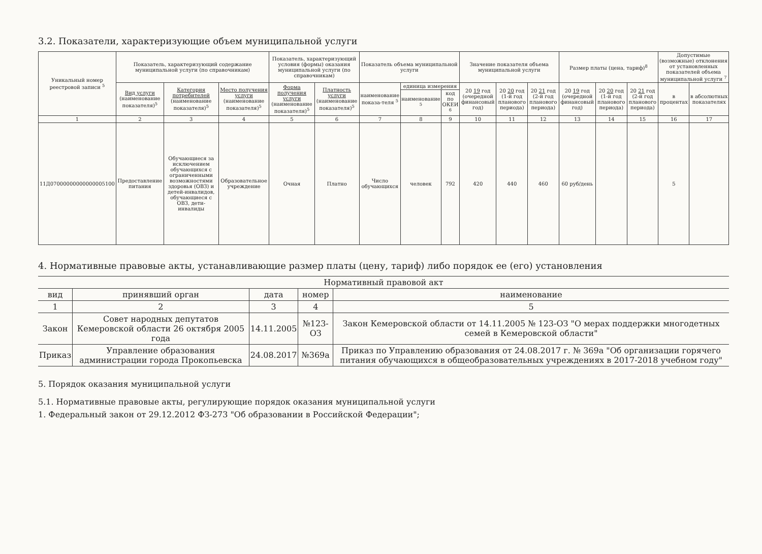3.2. Показатели, характеризующие объем муниципальной услуги
| Уникальный номер реестровой записи <sup>5</sup> | Показатель, характеризующий содержание муниципальной услуги (по справочникам) | | | Показатель, характеризующий условия (формы) оказания муниципальной услуги (по справочникам) | | Показатель объема муниципальной услуги | | | Значение показателя объема муниципальной услуги | | | Размер платы (цена, тариф)<sup>8</sup> | | | Допустимые (возможные) отклонения от установленных показателей объема муниципальной услуги <sup>7</sup> | |
| --- | --- | --- | --- | --- | --- | --- | --- | --- | --- | --- | --- | --- | --- | --- | --- | --- |
| | Вид услуги (наименование показателя)<sup>5</sup> | Категория потребителей (наименование показателя)<sup>5</sup> | Место получения услуги (наименование показателя)<sup>5</sup> | Форма получения услуги (наименование показателя)<sup>5</sup> | Платность услуги (наименование показателя)<sup>5</sup> | наименование показа-теля <sup>5</sup> | единица измерения | | 20 19 год (очередной финансовый год) | 20 20 год (1-й год планового периода) | 20 21 год (2-й год планового периода) | 20 19 год (очередной финансовый год) | 20 20 год (1-й год планового периода) | 20 21 год (2-й год планового периода) | в процентах | в абсолютных показателях |
| | | | | | | | наименование <sup>5</sup> | код по ОКЕИ <sup>6</sup> | | | | | | | | |
| 1 | 2 | 3 | 4 | 5 | 6 | 7 | 8 | 9 | 10 | 11 | 12 | 13 | 14 | 15 | 16 | 17 |
| 11Д07000000000000005100 | Предоставление питания | Обучающиеся за исключением обучающихся с ограниченными возможностями здоровья (ОВЗ) и детей-инвалидов, обучающиеся с ОВЗ, дети-инвалиды | Образовательное учреждение | Очная | Платно | Число обучающихся | человек | 792 | 420 | 440 | 460 | 60 руб/день | | | 5 | |
4. Нормативные правовые акты, устанавливающие размер платы (цену, тариф) либо порядок ее (его) установления
| Нормативный правовой акт | | | | |
| --- | --- | --- | --- | --- |
| вид | принявший орган | дата | номер | наименование |
| 1 | 2 | 3 | 4 | 5 |
| Закон | Совет народных депутатов Кемеровской области 26 октября 2005 года | 14.11.2005 | №123-ОЗ | Закон Кемеровской области от 14.11.2005 № 123-ОЗ "О мерах поддержки многодетных семей в Кемеровской области" |
| Приказ | Управление образования администрации города Прокопьевска | 24.08.2017 | №369а | Приказ по Управлению образования от 24.08.2017 г. № 369а "Об организации горячего питания обучающихся в общеобразовательных учреждениях в 2017-2018 учебном году" |
5. Порядок оказания муниципальной услуги
5.1. Нормативные правовые акты, регулирующие порядок оказания муниципальной услуги
1. Федеральный закон от 29.12.2012 ФЗ-273 "Об образовании в Российской Федерации";